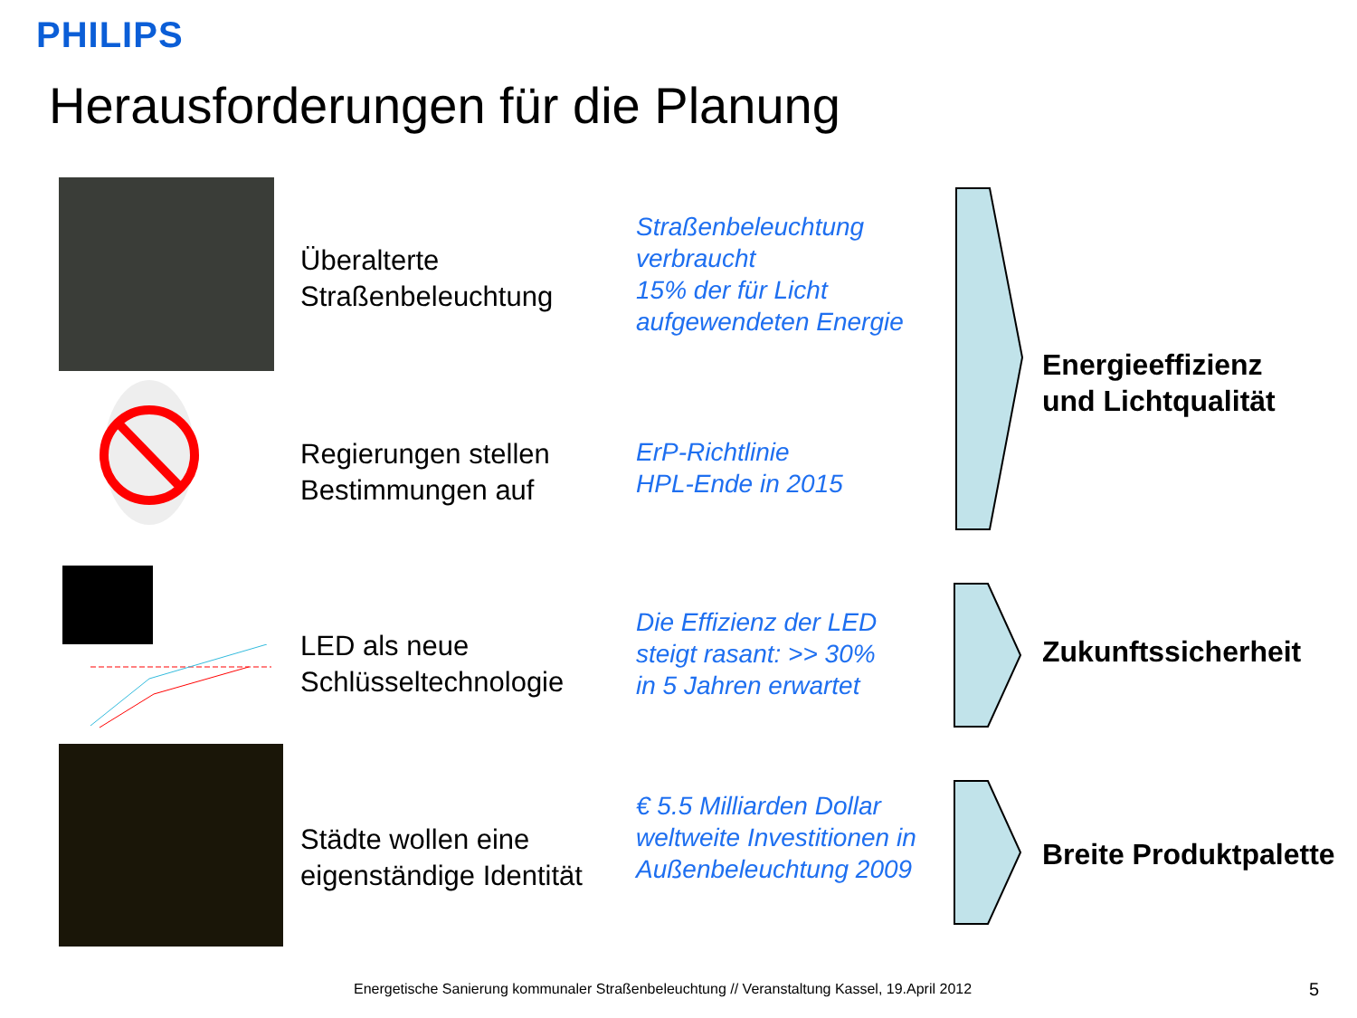PHILIPS
Herausforderungen für die Planung
Überalterte
Straßenbeleuchtung
Straßenbeleuchtung
verbraucht
15% der für Licht
aufgewendeten Energie
Regierungen stellen
Bestimmungen auf
ErP-Richtlinie
HPL-Ende in 2015
LED als neue
Schlüsseltechnologie
Die Effizienz der LED
steigt rasant: >> 30%
in 5 Jahren erwartet
Städte wollen eine
eigenständige Identität
€ 5.5 Milliarden Dollar
weltweite Investitionen in
Außenbeleuchtung 2009
Energieeffizienz
und Lichtqualität
Zukunftssicherheit
Breite Produktpalette
Energetische Sanierung kommunaler Straßenbeleuchtung // Veranstaltung Kassel, 19.April 2012
5